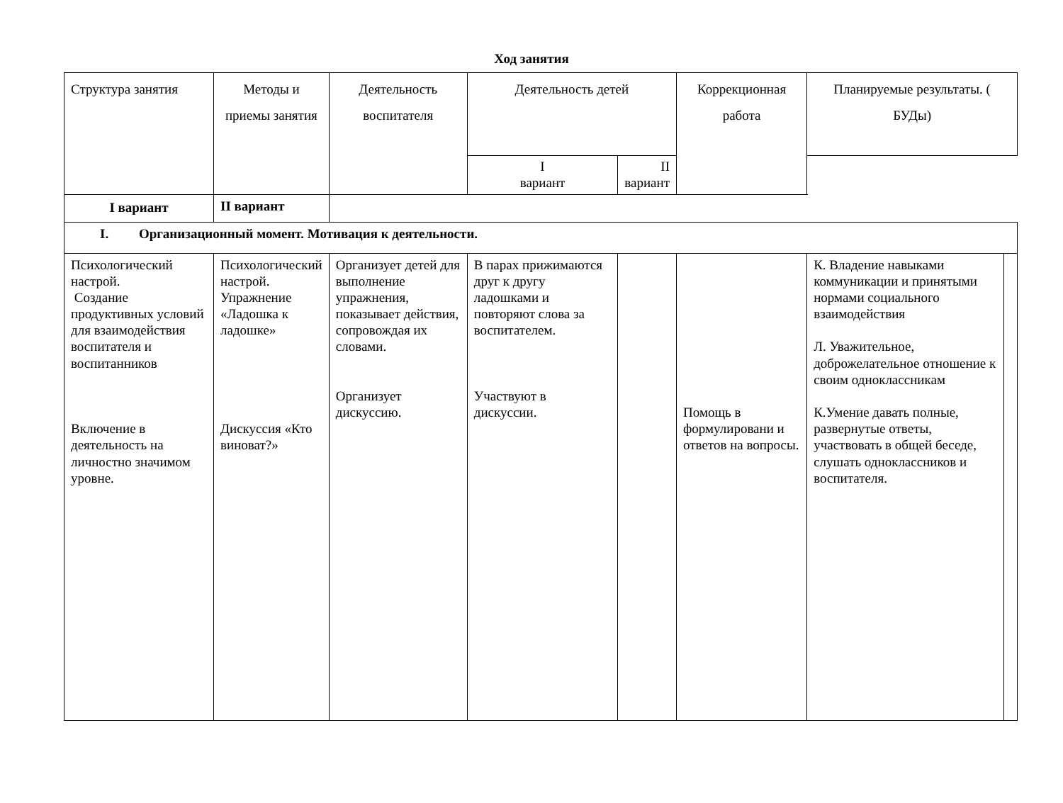Ход занятия
| Структура занятия | Методы и приемы занятия | Деятельность воспитателя | Деятельность детей | | Коррекционная работа | Планируемые результаты. ( БУДы) | |
| --- | --- | --- | --- | --- | --- | --- | --- |
| | | | I вариант | II вариант | | | |
| I вариант | II вариант | | | | | | |
| I. Организационный момент. Мотивация к деятельности. | | | | | | | |
| Психологический настрой. Создание продуктивных условий для взаимодействия воспитателя и воспитанников Включение в деятельность на личностно значимом уровне. | Психологический настрой. Упражнение «Ладошка к ладошке» Дискуссия «Кто виноват?» | Организует детей для выполнение упражнения, показывает действия, сопровождая их словами. Организует дискуссию. | В парах прижимаются друг к другу ладошками и повторяют слова за воспитателем. Участвуют в дискуссии. | | Помощь в формулировани и ответов на вопросы. | К. Владение навыками коммуникации и принятыми нормами социального взаимодействия Л. Уважительное, доброжелательное отношение к своим одноклассникам К.Умение давать полные, развернутые ответы, участвовать в общей беседе, слушать одноклассников и воспитателя. | |